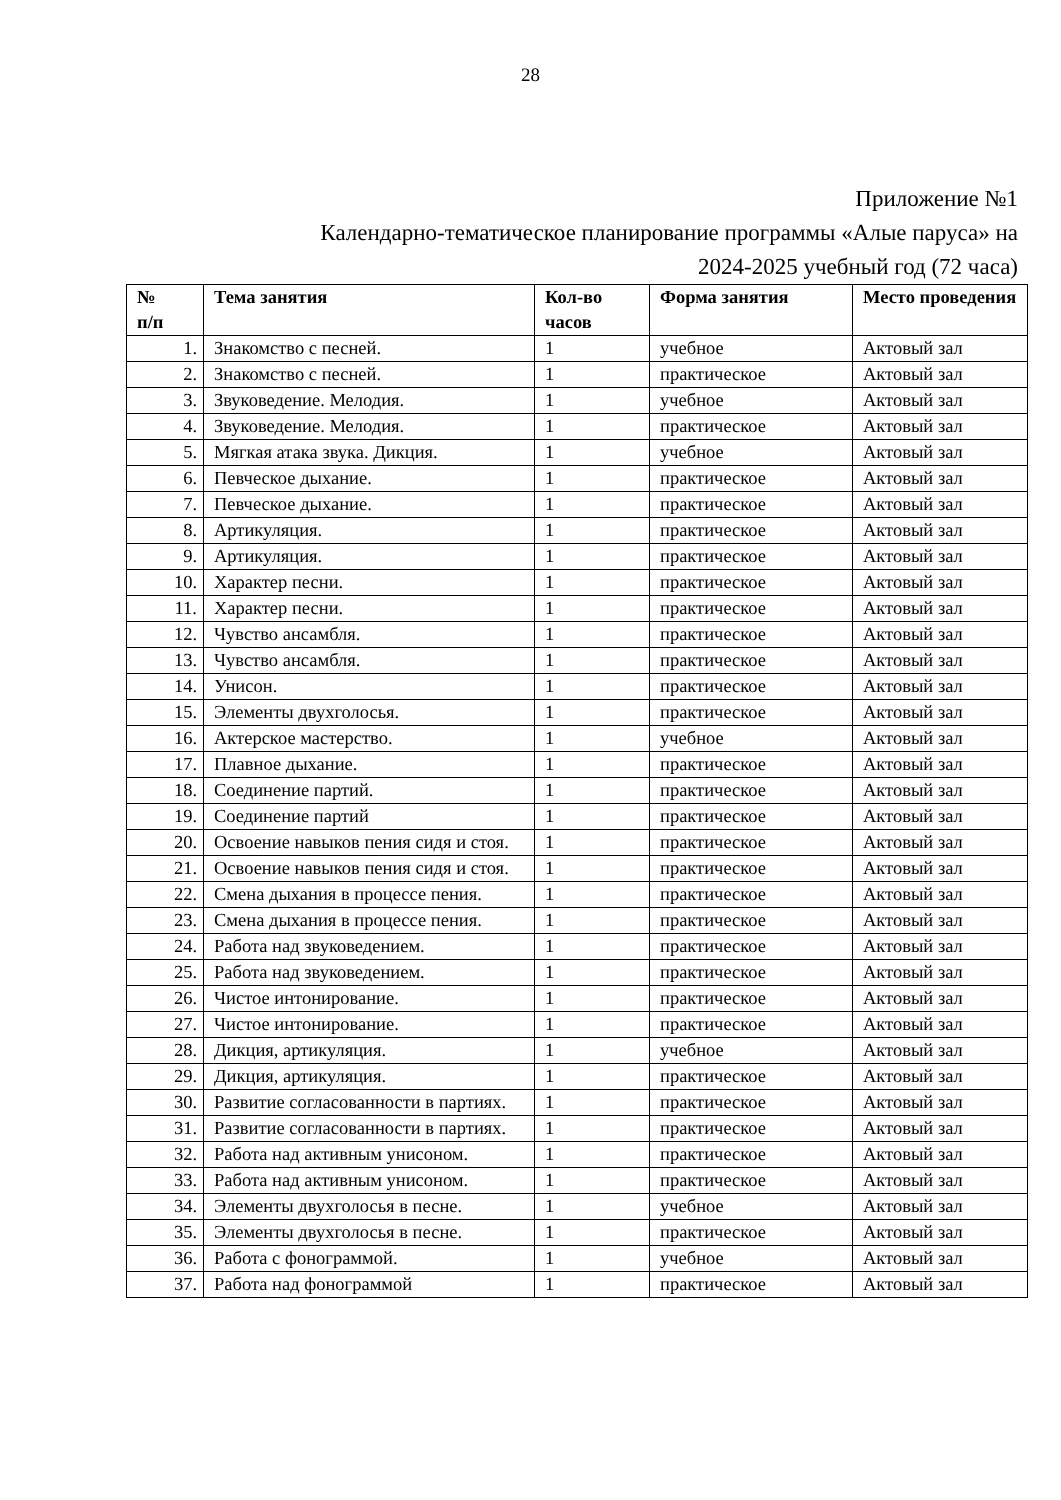28
Приложение №1
Календарно-тематическое планирование программы «Алые паруса» на
2024-2025 учебный год (72 часа)
| № п/п | Тема занятия | Кол-во часов | Форма занятия | Место проведения |
| --- | --- | --- | --- | --- |
| 1. | Знакомство с песней. | 1 | учебное | Актовый зал |
| 2. | Знакомство с песней. | 1 | практическое | Актовый зал |
| 3. | Звуковедение. Мелодия. | 1 | учебное | Актовый зал |
| 4. | Звуковедение. Мелодия. | 1 | практическое | Актовый зал |
| 5. | Мягкая атака звука. Дикция. | 1 | учебное | Актовый зал |
| 6. | Певческое дыхание. | 1 | практическое | Актовый зал |
| 7. | Певческое дыхание. | 1 | практическое | Актовый зал |
| 8. | Артикуляция. | 1 | практическое | Актовый зал |
| 9. | Артикуляция. | 1 | практическое | Актовый зал |
| 10. | Характер песни. | 1 | практическое | Актовый зал |
| 11. | Характер песни. | 1 | практическое | Актовый зал |
| 12. | Чувство ансамбля. | 1 | практическое | Актовый зал |
| 13. | Чувство ансамбля. | 1 | практическое | Актовый зал |
| 14. | Унисон. | 1 | практическое | Актовый зал |
| 15. | Элементы двухголосья. | 1 | практическое | Актовый зал |
| 16. | Актерское мастерство. | 1 | учебное | Актовый зал |
| 17. | Плавное дыхание. | 1 | практическое | Актовый зал |
| 18. | Соединение партий. | 1 | практическое | Актовый зал |
| 19. | Соединение партий | 1 | практическое | Актовый зал |
| 20. | Освоение навыков пения сидя и стоя. | 1 | практическое | Актовый зал |
| 21. | Освоение навыков пения сидя и стоя. | 1 | практическое | Актовый зал |
| 22. | Смена дыхания в процессе пения. | 1 | практическое | Актовый зал |
| 23. | Смена дыхания в процессе пения. | 1 | практическое | Актовый зал |
| 24. | Работа над звуковедением. | 1 | практическое | Актовый зал |
| 25. | Работа над звуковедением. | 1 | практическое | Актовый зал |
| 26. | Чистое интонирование. | 1 | практическое | Актовый зал |
| 27. | Чистое интонирование. | 1 | практическое | Актовый зал |
| 28. | Дикция, артикуляция. | 1 | учебное | Актовый зал |
| 29. | Дикция, артикуляция. | 1 | практическое | Актовый зал |
| 30. | Развитие согласованности в партиях. | 1 | практическое | Актовый зал |
| 31. | Развитие согласованности в партиях. | 1 | практическое | Актовый зал |
| 32. | Работа над активным унисоном. | 1 | практическое | Актовый зал |
| 33. | Работа над активным унисоном. | 1 | практическое | Актовый зал |
| 34. | Элементы двухголосья в песне. | 1 | учебное | Актовый зал |
| 35. | Элементы двухголосья в песне. | 1 | практическое | Актовый зал |
| 36. | Работа с фонограммой. | 1 | учебное | Актовый зал |
| 37. | Работа над фонограммой | 1 | практическое | Актовый зал |